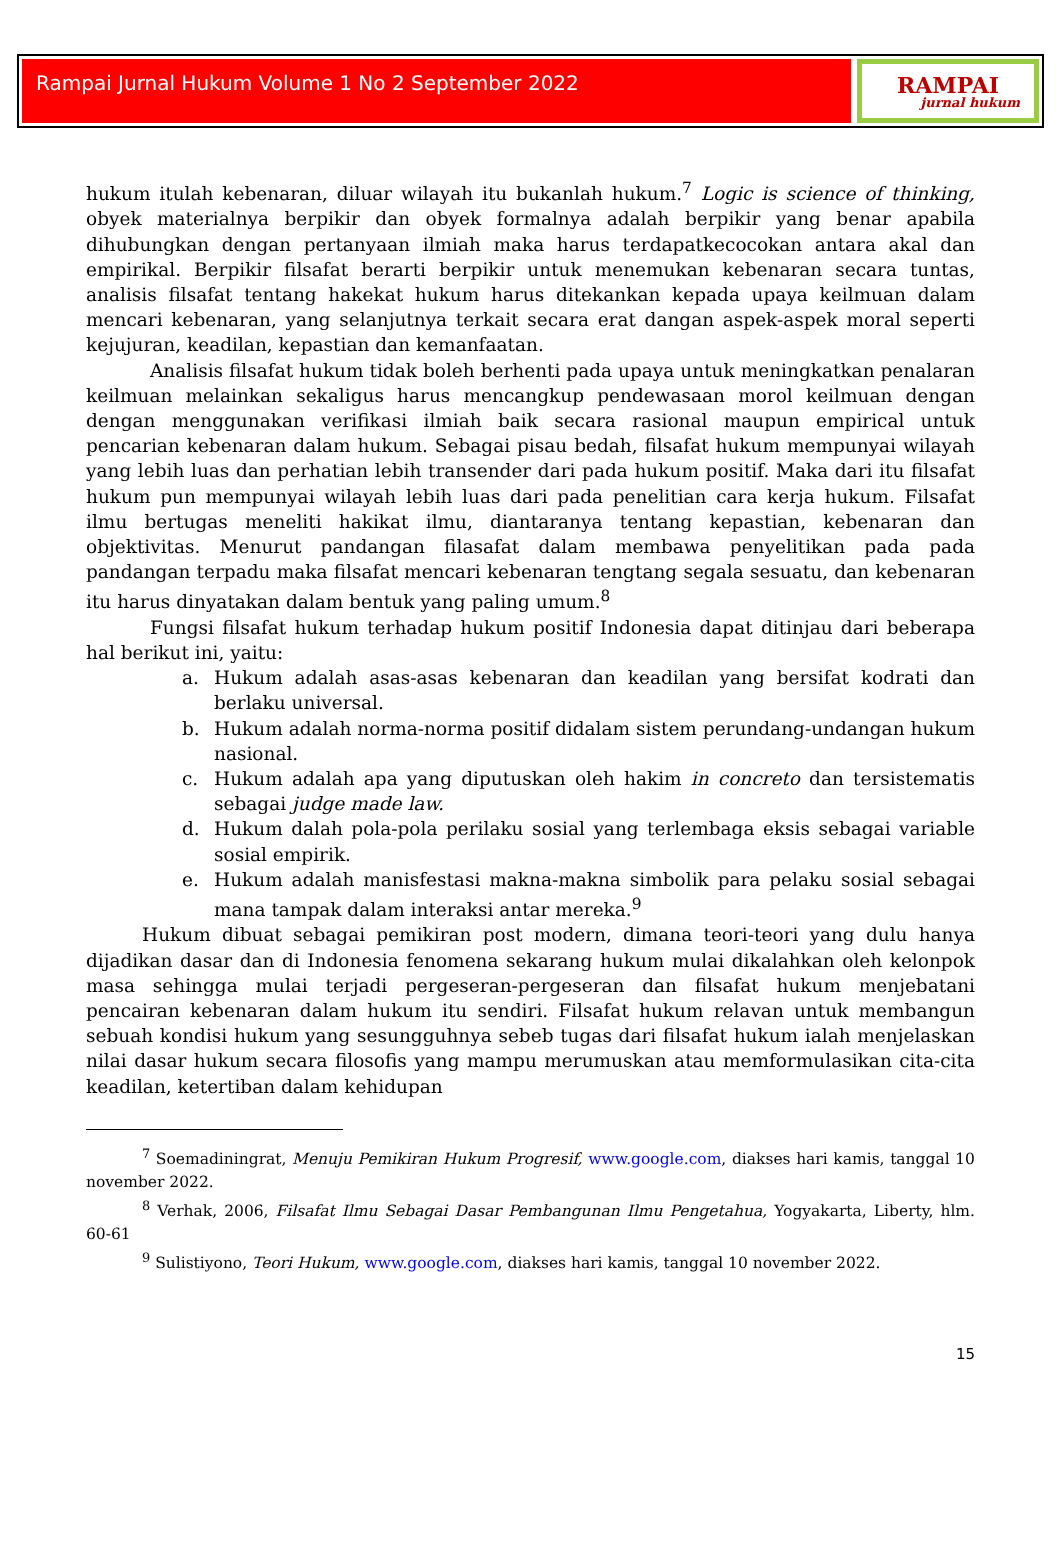Rampai Jurnal Hukum Volume 1 No 2 September 2022
RAMPAI
jurnal hukum
hukum itulah kebenaran, diluar wilayah itu bukanlah hukum.<sup>7</sup> Logic is science of thinking, obyek materialnya berpikir dan obyek formalnya adalah berpikir yang benar apabila dihubungkan dengan pertanyaan ilmiah maka harus terdapatkecocokan antara akal dan empirikal. Berpikir filsafat berarti berpikir untuk menemukan kebenaran secara tuntas, analisis filsafat tentang hakekat hukum harus ditekankan kepada upaya keilmuan dalam mencari kebenaran, yang selanjutnya terkait secara erat dangan aspek-aspek moral seperti kejujuran, keadilan, kepastian dan kemanfaatan.
Analisis filsafat hukum tidak boleh berhenti pada upaya untuk meningkatkan penalaran keilmuan melainkan sekaligus harus mencangkup pendewasaan morol keilmuan dengan dengan menggunakan verifikasi ilmiah baik secara rasional maupun empirical untuk pencarian kebenaran dalam hukum. Sebagai pisau bedah, filsafat hukum mempunyai wilayah yang lebih luas dan perhatian lebih transender dari pada hukum positif. Maka dari itu filsafat hukum pun mempunyai wilayah lebih luas dari pada penelitian cara kerja hukum. Filsafat ilmu bertugas meneliti hakikat ilmu, diantaranya tentang kepastian, kebenaran dan objektivitas. Menurut pandangan filasafat dalam membawa penyelitikan pada pada pandangan terpadu maka filsafat mencari kebenaran tengtang segala sesuatu, dan kebenaran itu harus dinyatakan dalam bentuk yang paling umum.<sup>8</sup>
Fungsi filsafat hukum terhadap hukum positif Indonesia dapat ditinjau dari beberapa hal berikut ini, yaitu:
a. Hukum adalah asas-asas kebenaran dan keadilan yang bersifat kodrati dan berlaku universal.
b. Hukum adalah norma-norma positif didalam sistem perundang-undangan hukum nasional.
c. Hukum adalah apa yang diputuskan oleh hakim in concreto dan tersistematis sebagai judge made law.
d. Hukum dalah pola-pola perilaku sosial yang terlembaga eksis sebagai variable sosial empirik.
e. Hukum adalah manisfestasi makna-makna simbolik para pelaku sosial sebagai mana tampak dalam interaksi antar mereka.<sup>9</sup>
Hukum dibuat sebagai pemikiran post modern, dimana teori-teori yang dulu hanya dijadikan dasar dan di Indonesia fenomena sekarang hukum mulai dikalahkan oleh kelonpok masa sehingga mulai terjadi pergeseran-pergeseran dan filsafat hukum menjebatani pencairan kebenaran dalam hukum itu sendiri. Filsafat hukum relavan untuk membangun sebuah kondisi hukum yang sesungguhnya sebeb tugas dari filsafat hukum ialah menjelaskan nilai dasar hukum secara filosofis yang mampu merumuskan atau memformulasikan cita-cita keadilan, ketertiban dalam kehidupan
<sup>7</sup> Soemadiningrat, Menuju Pemikiran Hukum Progresif, www.google.com, diakses hari kamis, tanggal 10 november 2022.
<sup>8</sup> Verhak, 2006, Filsafat Ilmu Sebagai Dasar Pembangunan Ilmu Pengetahua, Yogyakarta, Liberty, hlm. 60-61
<sup>9</sup> Sulistiyono, Teori Hukum, www.google.com, diakses hari kamis, tanggal 10 november 2022.
15